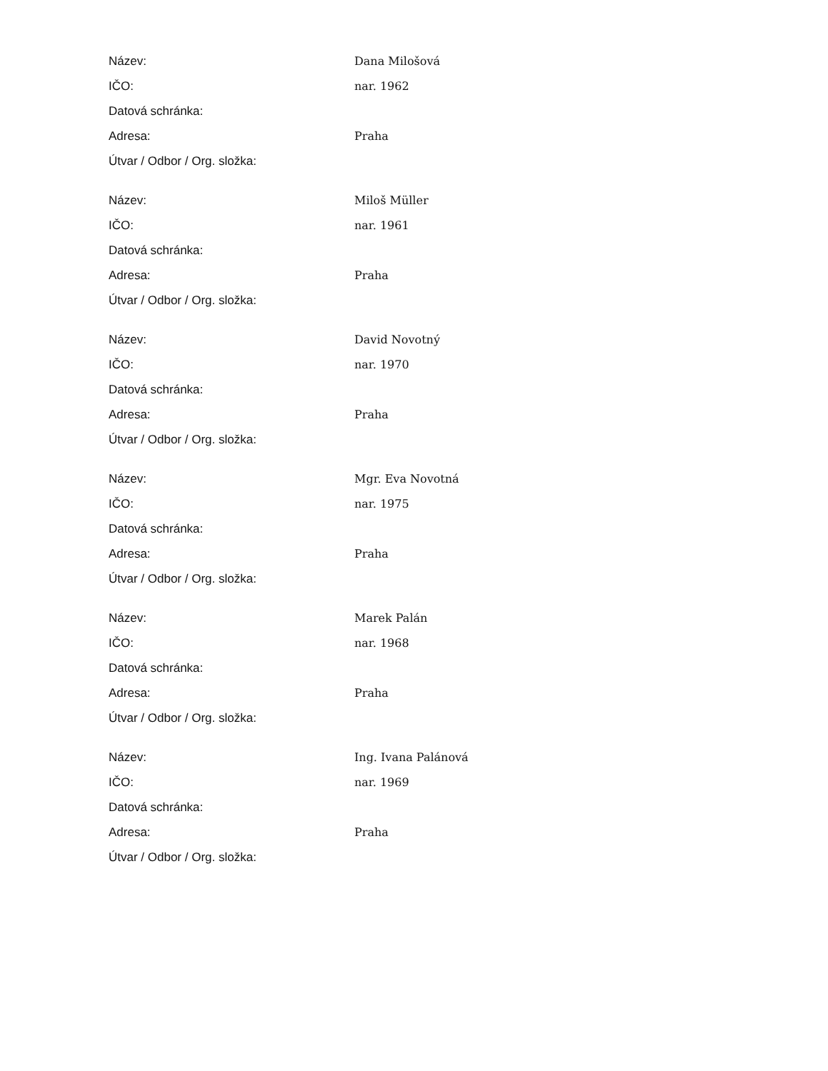| Název: | Dana Milošová |
| IČO: | nar. 1962 |
| Datová schránka: | |
| Adresa: | Praha |
| Útvar / Odbor / Org. složka: | |
| Název: | Miloš Müller |
| IČO: | nar. 1961 |
| Datová schránka: | |
| Adresa: | Praha |
| Útvar / Odbor / Org. složka: | |
| Název: | David Novotný |
| IČO: | nar. 1970 |
| Datová schránka: | |
| Adresa: | Praha |
| Útvar / Odbor / Org. složka: | |
| Název: | Mgr. Eva Novotná |
| IČO: | nar. 1975 |
| Datová schránka: | |
| Adresa: | Praha |
| Útvar / Odbor / Org. složka: | |
| Název: | Marek Palán |
| IČO: | nar. 1968 |
| Datová schránka: | |
| Adresa: | Praha |
| Útvar / Odbor / Org. složka: | |
| Název: | Ing. Ivana Palánová |
| IČO: | nar. 1969 |
| Datová schránka: | |
| Adresa: | Praha |
| Útvar / Odbor / Org. složka: | |